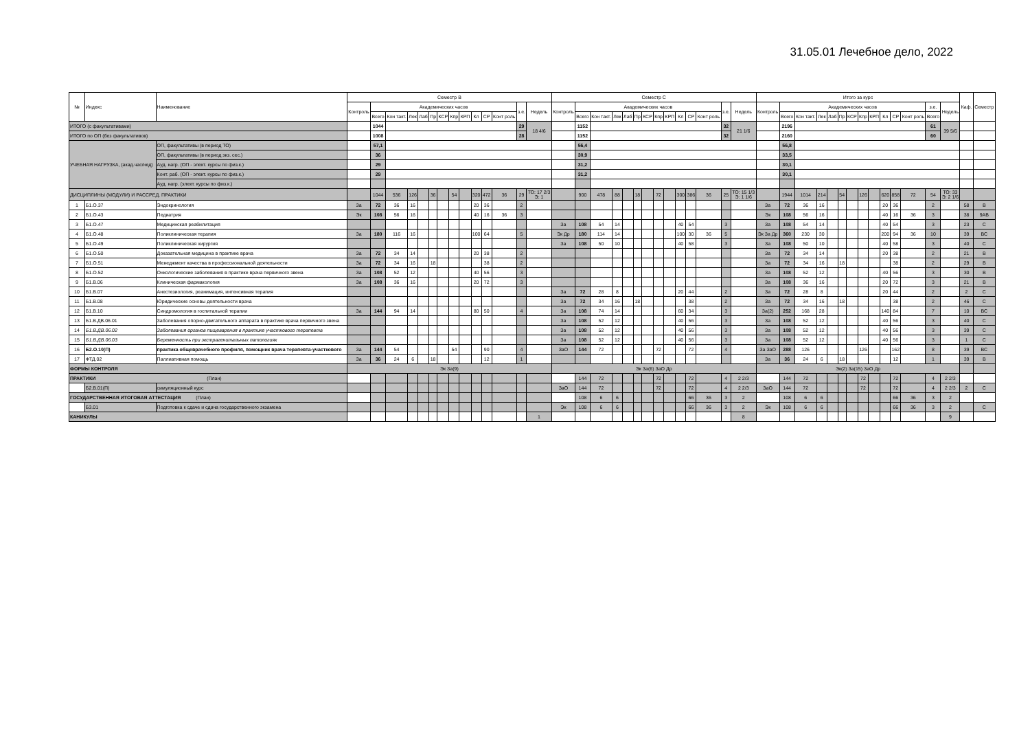31.05.01 Лечебное дело, 2022
| № | Индекс | Наименование | Семестр B | | | | | | | | | | | | | | Семестр C | | | | | | | | | | | | | | Итого за курс | | | | | | | | | | | | | | Каф. | Семестр |
| --- | --- | --- | --- | --- | --- | --- | --- | --- | --- | --- | --- | --- | --- | --- | --- | --- | --- | --- | --- | --- | --- | --- | --- | --- | --- | --- | --- | --- | --- | --- | --- | --- | --- | --- | --- | --- | --- | --- | --- | --- | --- | --- | --- | --- | --- | --- |
| | | | Контроль | Академических часов | | | | | | | | | | | з.е. | Недель | Контроль | Академических часов | | | | | | | | | | | з.е. | Недель | Контроль | Академических часов | | | | | | | | | | | з.е. | Недель | | |
| | | | | Всего | Кон такт. | Лек | Лаб | Пр | КСР | Кпр | КРП | Кл | СР | Конт роль | | | | Всего | Кон такт. | Лек | Лаб | Пр | КСР | Кпр | КРП | Кл | СР | Конт роль | | | | Всего | Кон такт. | Лек | Лаб | Пр | КСР | Кпр | КРП | Кл | СР | Конт роль | Всего | | | |
| ИТОГО (с факультативами) | | | | 1044 | | | | | | | | | | | 29 | 18 4/6 | | 1152 | | | | | | | | | | | 32 | 21 1/6 | | 2196 | | | | | | | | | | | 61 | 39 5/6 | | |
| ИТОГО по ОП (без факультативов) | | | | 1008 | | | | | | | | | | | 28 | | | 1152 | | | | | | | | | | | 32 | | | 2160 | | | | | | | | | | | 60 | | | |
| УЧЕБНАЯ НАГРУЗКА, (акад.час/нед) | | ОП, факультативы (в период ТО) | | 57,1 | | | | | | | | | | | | | | 56,4 | | | | | | | | | | | | | | 56,8 | | | | | | | | | | | | | | |
| | | ОП, факультативы (в период экз. сес.) | | 36 | | | | | | | | | | | | | | 30,9 | | | | | | | | | | | | | | 33,5 | | | | | | | | | | | | | | |
| | | Ауд. нагр. (ОП - элект. курсы по физ.к.) | | 29 | | | | | | | | | | | | | | 31,2 | | | | | | | | | | | | | | 30,1 | | | | | | | | | | | | | | |
| | | Конт. раб. (ОП - элект. курсы по физ.к.) | | 29 | | | | | | | | | | | | | | 31,2 | | | | | | | | | | | | | | 30,1 | | | | | | | | | | | | | | |
| | | Ауд. нагр. (элект. курсы по физ.к.) | | | | | | | | | | | | | | | | | | | | | | | | | | | | | | | | | | | | | | | | | | | | |
| ДИСЦИПЛИНЫ (МОДУЛИ) И РАССРЕД. ПРАКТИКИ | | | | 1044 | 536 | 126 | | 36 | | 54 | | 320 | 472 | 36 | 29 | ТО: 17 2/3 Э: 1 | | 900 | 478 | 88 | | 18 | | 72 | | 300 | 386 | 36 | 25 | ТО: 15 1/3 Э: 1 1/6 | | 1944 | 1014 | 214 | | 54 | | 126 | | 620 | 858 | 72 | 54 | ТО: 33 Э: 2 1/6 | | |
| 1 | Б1.О.37 | Эндокринология | За | 72 | 36 | 16 | | | | | | 20 | 36 | | 2 | | | | | | | | | | | | | | | | За | 72 | 36 | 16 | | | | | | 20 | 36 | | 2 | | 58 | В |
| 2 | Б1.О.43 | Педиатрия | Эк | 108 | 56 | 16 | | | | | | 40 | 16 | 36 | 3 | | | | | | | | | | | | | | | | Эк | 108 | 56 | 16 | | | | | | 40 | 16 | 36 | 3 | | 38 | 9АВ |
| 3 | Б1.О.47 | Медицинская реабилитация | | | | | | | | | | | | | | | За | 108 | 54 | 14 | | | | | | 40 | 54 | | 3 | | За | 108 | 54 | 14 | | | | | | 40 | 54 | | 3 | | 23 | С |
| 4 | Б1.О.48 | Поликлиническая терапия | За | 180 | 116 | 16 | | | | | | 100 | 64 | | 5 | | Эк Др | 180 | 114 | 14 | | | | | | 100 | 30 | 36 | 5 | | Эк За Др | 360 | 230 | 30 | | | | | | 200 | 94 | 36 | 10 | | 39 | ВС |
| 5 | Б1.О.49 | Поликлиническая хирургия | | | | | | | | | | | | | | | За | 108 | 50 | 10 | | | | | | 40 | 58 | | 3 | | За | 108 | 50 | 10 | | | | | | 40 | 58 | | 3 | | 40 | С |
| 6 | Б1.О.50 | Доказательная медицина в практике врача | За | 72 | 34 | 14 | | | | | | 20 | 38 | | 2 | | | | | | | | | | | | | | | | За | 72 | 34 | 14 | | | | | | 20 | 38 | | 2 | | 21 | В |
| 7 | Б1.О.51 | Менеджмент качества в профессиональной деятельности | За | 72 | 34 | 16 | | 18 | | | | | 38 | | 2 | | | | | | | | | | | | | | | | За | 72 | 34 | 16 | | 18 | | | | | 38 | | 2 | | 29 | В |
| 8 | Б1.О.52 | Онкологические заболевания в практике врача первичного звена | За | 108 | 52 | 12 | | | | | | 40 | 56 | | 3 | | | | | | | | | | | | | | | | За | 108 | 52 | 12 | | | | | | 40 | 56 | | 3 | | 30 | В |
| 9 | Б1.В.06 | Клиническая фармакология | За | 108 | 36 | 16 | | | | | | 20 | 72 | | 3 | | | | | | | | | | | | | | | | За | 108 | 36 | 16 | | | | | | 20 | 72 | | 3 | | 21 | В |
| 10 | Б1.В.07 | Анестезиология, реанимация, интенсивная терапия | | | | | | | | | | | | | | | За | 72 | 28 | 8 | | | | | | 20 | 44 | | 2 | | За | 72 | 28 | 8 | | | | | | 20 | 44 | | 2 | | 2 | С |
| 11 | Б1.В.08 | Юридические основы деятельности врача | | | | | | | | | | | | | | | За | 72 | 34 | 16 | | 18 | | | | | 38 | | 2 | | За | 72 | 34 | 16 | | 18 | | | | | 38 | | 2 | | 46 | С |
| 12 | Б1.В.10 | Синдромология в госпитальной терапии | За | 144 | 94 | 14 | | | | | | 80 | 50 | | 4 | | За | 108 | 74 | 14 | | | | | | 60 | 34 | | 3 | | За(2) | 252 | 168 | 28 | | | | | | 140 | 84 | | 7 | | 10 | ВС |
| 13 | Б1.В.ДВ.06.01 | Заболевания опорно-двигательного аппарата в практике врача первичного звена | | | | | | | | | | | | | | | За | 108 | 52 | 12 | | | | | | 40 | 56 | | 3 | | За | 108 | 52 | 12 | | | | | | 40 | 56 | | 3 | | 40 | С |
| 14 | Б1.В.ДВ.06.02 | Заболевания органов пищеварения в практике участкового терапевта | | | | | | | | | | | | | | | За | 108 | 52 | 12 | | | | | | 40 | 56 | | 3 | | За | 108 | 52 | 12 | | | | | | 40 | 56 | | 3 | | 39 | С |
| 15 | Б1.В.ДВ.06.03 | Беременность при экстрагенитальных патологиях | | | | | | | | | | | | | | | За | 108 | 52 | 12 | | | | | | 40 | 56 | | 3 | | За | 108 | 52 | 12 | | | | | | 40 | 56 | | 3 | | 1 | С |
| 16 | Б2.О.10(П) | практика общеврачебного профиля, помощник врача терапевта-участкового | За | 144 | 54 | | | | | 54 | | | 90 | | 4 | | ЗаО | 144 | 72 | | | | | 72 | | | 72 | | 4 | | За ЗаО | 288 | 126 | | | | | 126 | | | 162 | | 8 | | 39 | ВС |
| 17 | ФТД.02 | Паллиативная помощь | За | 36 | 24 | 6 | | 18 | | | | | 12 | | 1 | | | | | | | | | | | | | | | | За | 36 | 24 | 6 | | 18 | | | | | 12 | | 1 | | 39 | В |
| ФОРМЫ КОНТРОЛЯ | | | Эк За(9) | | | | | | | | | | | | | | Эк За(6) ЗаО Др | | | | | | | | | | | | | | Эк(2) За(15) ЗаО Др | | | | | | | | | | | | | | | |
| ПРАКТИКИ (План) | | | | | | | | | | | | | | | | | | 144 | 72 | | | | | 72 | | | 72 | | 4 | 2 2/3 | | 144 | 72 | | | | | 72 | | | 72 | | 4 | 2 2/3 | | |
| | Б2.В.01(П) | симуляционный курс | | | | | | | | | | | | | | | ЗаО | 144 | 72 | | | | | 72 | | | 72 | | 4 | 2 2/3 | ЗаО | 144 | 72 | | | | | 72 | | | 72 | | 4 | 2 2/3 | 2 | С |
| ГОСУДАРСТВЕННАЯ ИТОГОВАЯ АТТЕСТАЦИЯ (План) | | | | | | | | | | | | | | | | | | 108 | 6 | 6 | | | | | | | 66 | 36 | 3 | 2 | | 108 | 6 | 6 | | | | | | | 66 | 36 | 3 | 2 | | |
| | Б3.01 | Подготовка к сдаче и сдача государственного экзамена | | | | | | | | | | | | | | | Эк | 108 | 6 | 6 | | | | | | | 66 | 36 | 3 | 2 | Эк | 108 | 6 | 6 | | | | | | | 66 | 36 | 3 | 2 | | С |
| КАНИКУЛЫ | | | | | | | | | | | | | | | | 1 | | | | | | | | | | | | | | 8 | | | | | | | | | | | | | | 9 | | |